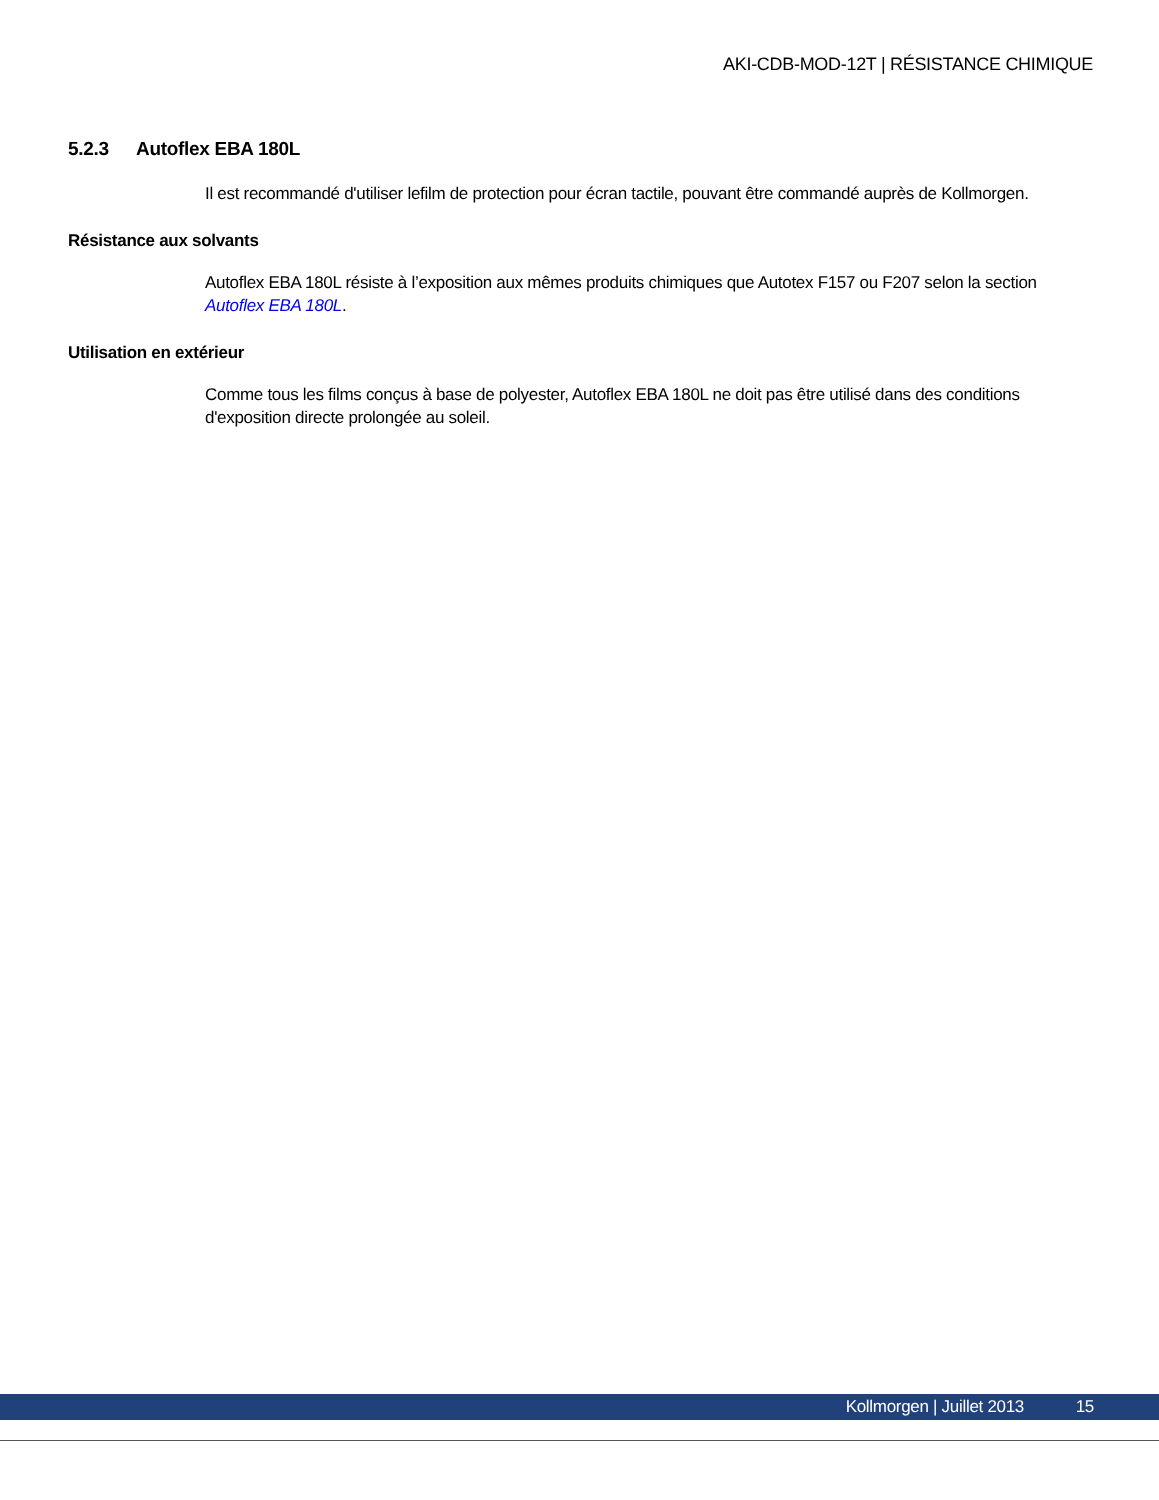AKI-CDB-MOD-12T | RÉSISTANCE CHIMIQUE
5.2.3 Autoflex EBA 180L
Il est recommandé d'utiliser lefilm de protection pour écran tactile, pouvant être commandé auprès de Kollmorgen.
Résistance aux solvants
Autoflex EBA 180L résiste à l’exposition aux mêmes produits chimiques que Autotex F157 ou F207 selon la section Autoflex EBA 180L.
Utilisation en extérieur
Comme tous les films conçus à base de polyester, Autoflex EBA 180L ne doit pas être utilisé dans des conditions d'exposition directe prolongée au soleil.
Kollmorgen | Juillet 2013 15